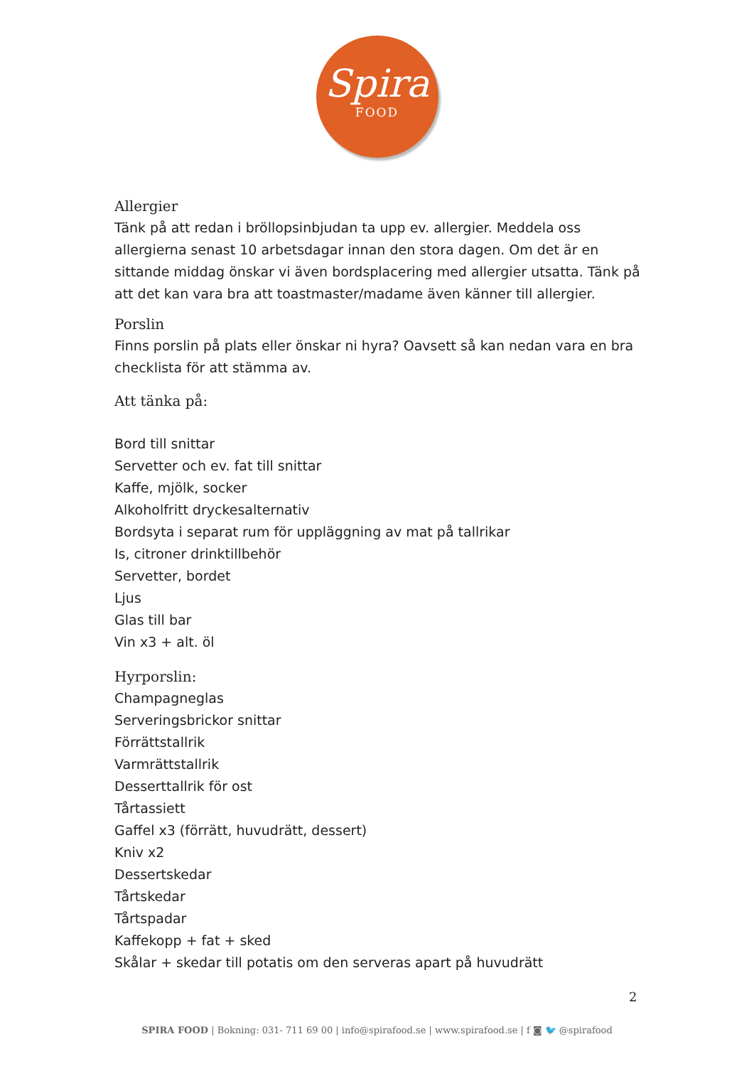Spira
FOOD
Allergier
Tänk på att redan i bröllopsinbjudan ta upp ev. allergier. Meddela oss allergierna senast 10 arbetsdagar innan den stora dagen. Om det är en sittande middag önskar vi även bordsplacering med allergier utsatta. Tänk på att det kan vara bra att toastmaster/madame även känner till allergier.
Porslin
Finns porslin på plats eller önskar ni hyra? Oavsett så kan nedan vara en bra checklista för att stämma av.
Att tänka på:
Bord till snittar
Servetter och ev. fat till snittar
Kaffe, mjölk, socker
Alkoholfritt dryckesalternativ
Bordsyta i separat rum för uppläggning av mat på tallrikar
Is, citroner drinktillbehör
Servetter, bordet
Ljus
Glas till bar
Vin x3 + alt. öl
Hyrporslin:
Champagneglas
Serveringsbrickor snittar
Förrättstallrik
Varmrättstallrik
Desserttallrik för ost
Tårtassiett
Gaffel x3 (förrätt, huvudrätt, dessert)
Kniv x2
Dessertskedar
Tårtskedar
Tårtspadar
Kaffekopp + fat + sked
Skålar + skedar till potatis om den serveras apart på huvudrätt
2
SPIRA FOOD | Bokning: 031- 711 69 00 | info@spirafood.se | www.spirafood.se | f ◙ 🐦 @spirafood